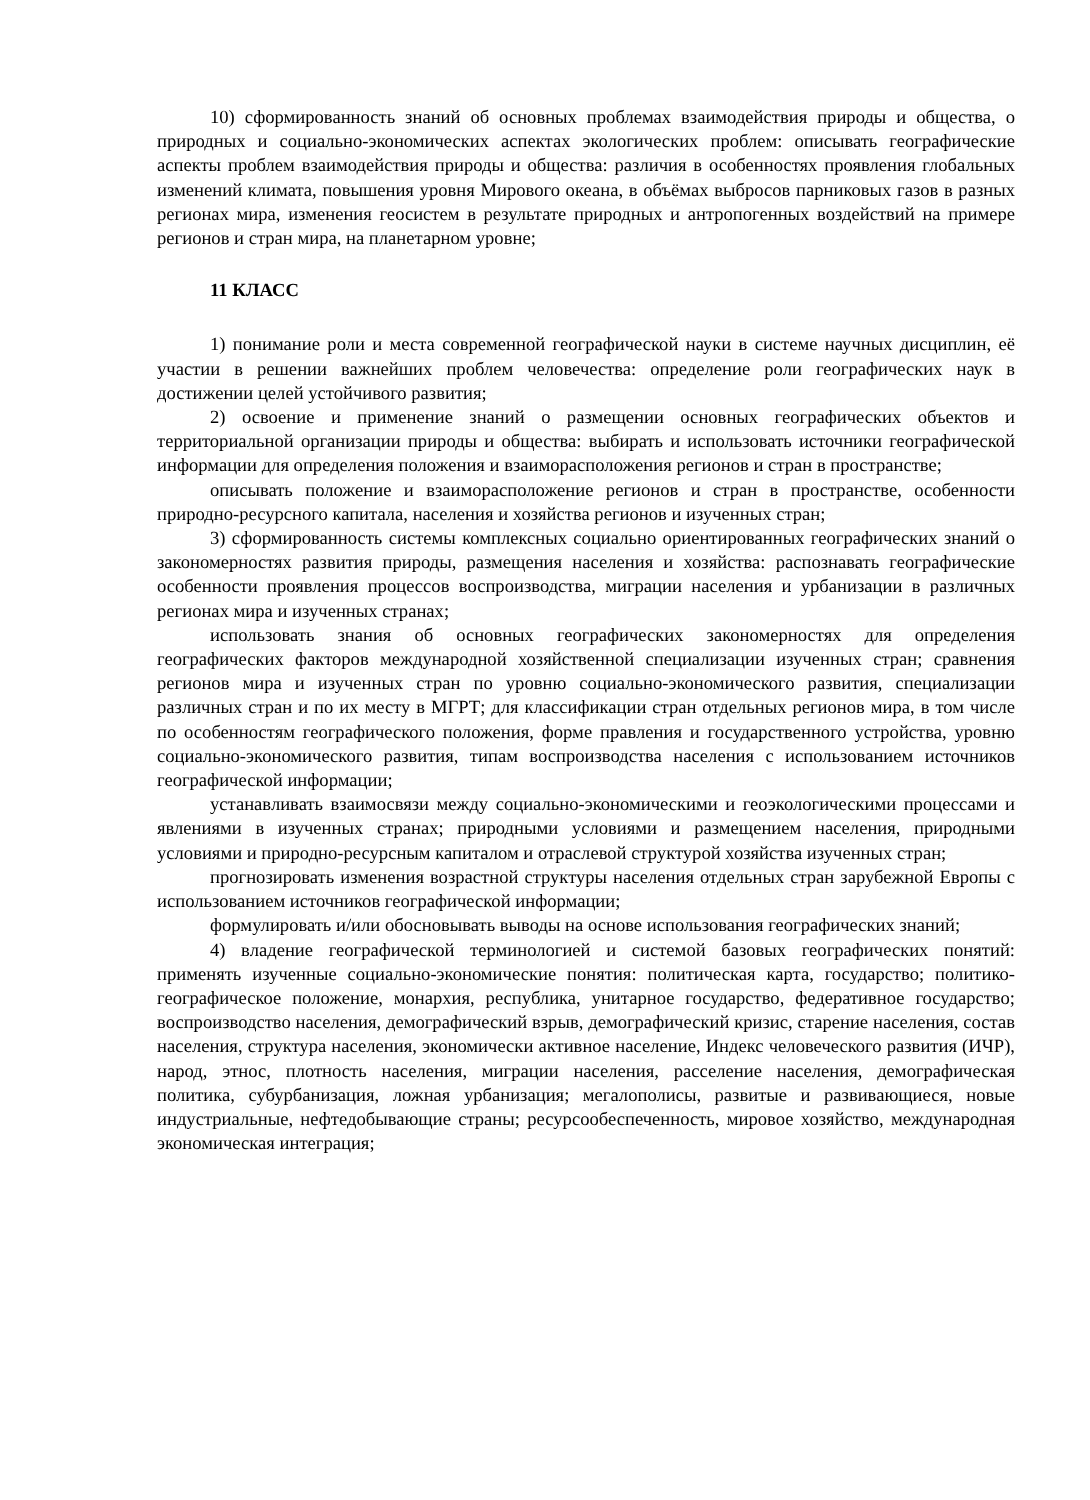10) сформированность знаний об основных проблемах взаимодействия природы и общества, о природных и социально-экономических аспектах экологических проблем: описывать географические аспекты проблем взаимодействия природы и общества: различия в особенностях проявления глобальных изменений климата, повышения уровня Мирового океана, в объёмах выбросов парниковых газов в разных регионах мира, изменения геосистем в результате природных и антропогенных воздействий на примере регионов и стран мира, на планетарном уровне;
11 КЛАСС
1) понимание роли и места современной географической науки в системе научных дисциплин, её участии в решении важнейших проблем человечества: определение роли географических наук в достижении целей устойчивого развития;
2) освоение и применение знаний о размещении основных географических объектов и территориальной организации природы и общества: выбирать и использовать источники географической информации для определения положения и взаиморасположения регионов и стран в пространстве;
описывать положение и взаиморасположение регионов и стран в пространстве, особенности природно-ресурсного капитала, населения и хозяйства регионов и изученных стран;
3) сформированность системы комплексных социально ориентированных географических знаний о закономерностях развития природы, размещения населения и хозяйства: распознавать географические особенности проявления процессов воспроизводства, миграции населения и урбанизации в различных регионах мира и изученных странах;
использовать знания об основных географических закономерностях для определения географических факторов международной хозяйственной специализации изученных стран; сравнения регионов мира и изученных стран по уровню социально-экономического развития, специализации различных стран и по их месту в МГРТ; для классификации стран отдельных регионов мира, в том числе по особенностям географического положения, форме правления и государственного устройства, уровню социально-экономического развития, типам воспроизводства населения с использованием источников географической информации;
устанавливать взаимосвязи между социально-экономическими и геоэкологическими процессами и явлениями в изученных странах; природными условиями и размещением населения, природными условиями и природно-ресурсным капиталом и отраслевой структурой хозяйства изученных стран;
прогнозировать изменения возрастной структуры населения отдельных стран зарубежной Европы с использованием источников географической информации;
формулировать и/или обосновывать выводы на основе использования географических знаний;
4) владение географической терминологией и системой базовых географических понятий: применять изученные социально-экономические понятия: политическая карта, государство; политико-географическое положение, монархия, республика, унитарное государство, федеративное государство; воспроизводство населения, демографический взрыв, демографический кризис, старение населения, состав населения, структура населения, экономически активное население, Индекс человеческого развития (ИЧР), народ, этнос, плотность населения, миграции населения, расселение населения, демографическая политика, субурбанизация, ложная урбанизация; мегалополисы, развитые и развивающиеся, новые индустриальные, нефтедобывающие страны; ресурсообеспеченность, мировое хозяйство, международная экономическая интеграция;